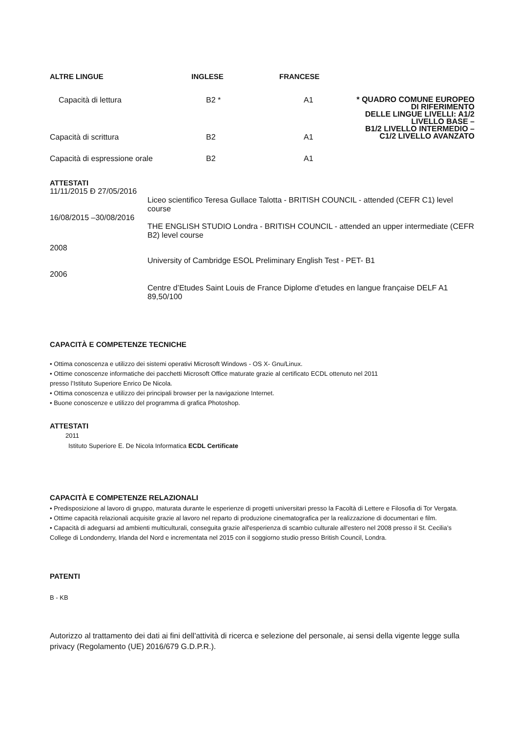| ALTRE LINGUE | INGLESE | FRANCESE | |
| Capacità di lettura | B2 * | A1 | * QUADRO COMUNE EUROPEO DI RIFERIMENTO DELLE LINGUE LIVELLI: A1/2 LIVELLO BASE – B1/2 LIVELLO INTERMEDIO – C1/2 LIVELLO AVANZATO |
| Capacità di scrittura | B2 | A1 | |
| Capacità di espressione orale | B2 | A1 | |
ATTESTATI
| 11/11/2015 Ð 27/05/2016 | |
| | Liceo scientifico Teresa Gullace Talotta - BRITISH COUNCIL - attended (CEFR C1) level course |
| 16/08/2015 –30/08/2016 | |
| | THE ENGLISH STUDIO Londra - BRITISH COUNCIL - attended an upper intermediate (CEFR B2) level course |
| 2008 | |
| | University of Cambridge ESOL Preliminary English Test - PET- B1 |
| 2006 | |
| | Centre d’Etudes Saint Louis de France Diplome d’etudes en langue française DELF A1 89,50/100 |
CAPACITÀ E COMPETENZE TECNICHE
• Ottima conoscenza e utilizzo dei sistemi operativi Microsoft Windows - OS X- Gnu/Linux.
• Ottime conoscenze informatiche dei pacchetti Microsoft Office maturate grazie al certificato ECDL ottenuto nel 2011
presso l’Istituto Superiore Enrico De Nicola.
• Ottima conoscenza e utilizzo dei principali browser per la navigazione Internet.
• Buone conoscenze e utilizzo del programma di grafica Photoshop.
ATTESTATI
2011
Istituto Superiore E. De Nicola Informatica ECDL Certificate
CAPACITÀ E COMPETENZE RELAZIONALI
• Predisposizione al lavoro di gruppo, maturata durante le esperienze di progetti universitari presso la Facoltà di Lettere e Filosofia di Tor Vergata.
• Ottime capacità relazionali acquisite grazie al lavoro nel reparto di produzione cinematografica per la realizzazione di documentari e film.
• Capacità di adeguarsi ad ambienti multiculturali, conseguita grazie all'esperienza di scambio culturale all'estero nel 2008 presso il St. Cecilia’s College di Londonderry, Irlanda del Nord e incrementata nel 2015 con il soggiorno studio presso British Council, Londra.
PATENTI
B - KB
Autorizzo al trattamento dei dati ai fini dell'attività di ricerca e selezione del personale, ai sensi della vigente legge sulla privacy (Regolamento (UE) 2016/679 G.D.P.R.).